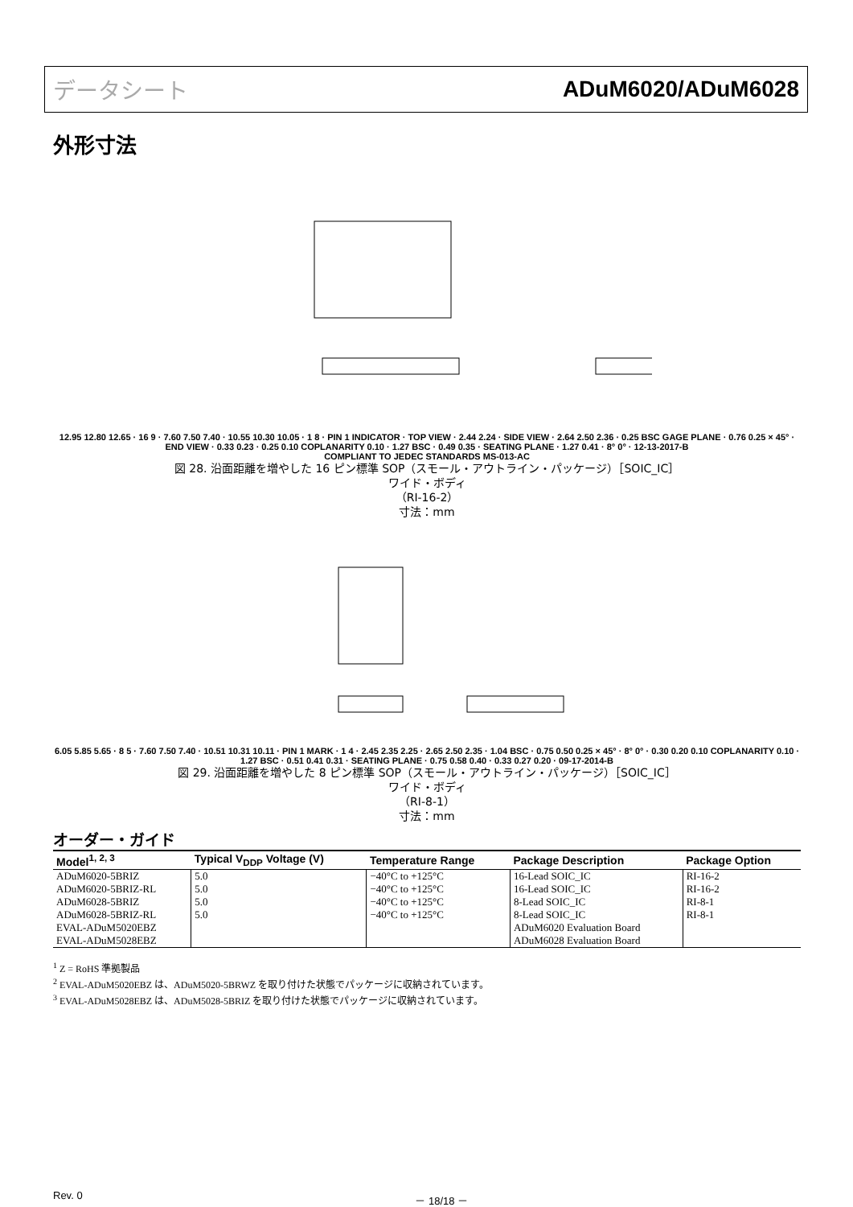データシート ADuM6020/ADuM6028
外形寸法
12.95 12.80 12.65 · 16 9 · 7.60 7.50 7.40 · 10.55 10.30 10.05 · 1 8 · PIN 1 INDICATOR · TOP VIEW · 2.44 2.24 · SIDE VIEW · 2.64 2.50 2.36 · 0.25 BSC GAGE PLANE · 0.76 0.25 × 45° · END VIEW · 0.33 0.23 · 0.25 0.10 COPLANARITY 0.10 · 1.27 BSC · 0.49 0.35 · SEATING PLANE · 1.27 0.41 · 8° 0° · 12-13-2017-B
COMPLIANT TO JEDEC STANDARDS MS-013-AC
図 28. 沿面距離を増やした 16 ピン標準 SOP（スモール・アウトライン・パッケージ）［SOIC_IC］
ワイド・ボディ
（RI-16-2）
寸法：mm
6.05 5.85 5.65 · 8 5 · 7.60 7.50 7.40 · 10.51 10.31 10.11 · PIN 1 MARK · 1 4 · 2.45 2.35 2.25 · 2.65 2.50 2.35 · 1.04 BSC · 0.75 0.50 0.25 × 45° · 8° 0° · 0.30 0.20 0.10 COPLANARITY 0.10 · 1.27 BSC · 0.51 0.41 0.31 · SEATING PLANE · 0.75 0.58 0.40 · 0.33 0.27 0.20 · 09-17-2014-B
図 29. 沿面距離を増やした 8 ピン標準 SOP（スモール・アウトライン・パッケージ）［SOIC_IC］
ワイド・ボディ
（RI-8-1）
寸法：mm
オーダー・ガイド
| Model<sup>1, 2, 3</sup> | Typical V<sub>DDP</sub> Voltage (V) | Temperature Range | Package Description | Package Option |
| --- | --- | --- | --- | --- |
| ADuM6020-5BRIZ ADuM6020-5BRIZ-RL ADuM6028-5BRIZ | 5.0 5.0 5.0 | −40°C to +125°C −40°C to +125°C −40°C to +125°C | 16-Lead SOIC_IC 16-Lead SOIC_IC 8-Lead SOIC_IC | RI-16-2 RI-16-2 RI-8-1 |
| ADuM6028-5BRIZ-RL | 5.0 | −40°C to +125°C | 8-Lead SOIC_IC | RI-8-1 |
| EVAL-ADuM5020EBZ | | | ADuM6020 Evaluation Board | |
| EVAL-ADuM5028EBZ | | | ADuM6028 Evaluation Board | |
<sup>1</sup> Z = RoHS 準拠製品
<sup>2</sup> EVAL-ADuM5020EBZ は、ADuM5020-5BRWZ を取り付けた状態でパッケージに収納されています。
<sup>3</sup> EVAL-ADuM5028EBZ は、ADuM5028-5BRIZ を取り付けた状態でパッケージに収納されています。
Rev. 0 － 18/18 －